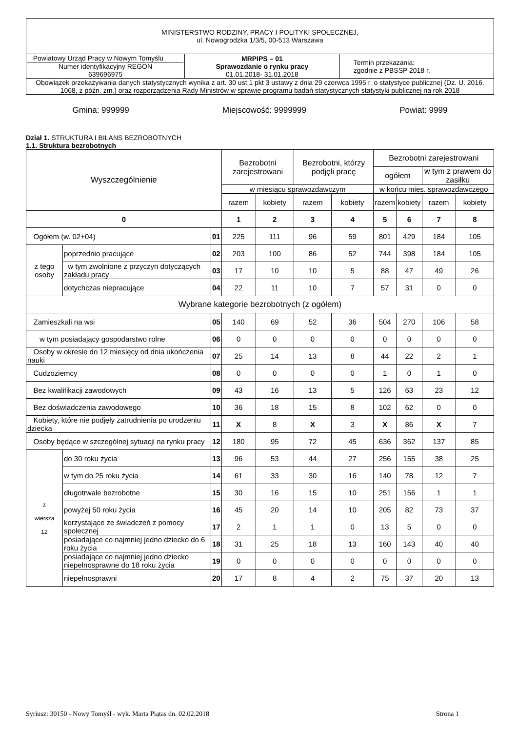| MINISTERSTWO RODZINY, PRACY I POLITYKI SPOŁECZNEJ, ul. Nowogrodzka 1/3/5, 00-513 Warszawa | | |
| Powiatowy Urząd Pracy w Nowym Tomyślu Numer identyfikacyjny REGON 639696975 | MRPiPS – 01 Sprawozdanie o rynku pracy 01.01.2018- 31.01.2018 | Termin przekazania: zgodnie z PBSSP 2018 r. |
| Obowiązek przekazywania danych statystycznych wynika z art. 30 ust.1 pkt 3 ustawy z dnia 29 czerwca 1995 r. o statystyce publicznej (Dz. U. 2016. 1068, z późn. zm.) oraz rozporządzenia Rady Ministrów w sprawie programu badań statystycznych statystyki publicznej na rok 2018 | | |
Gmina: 999999 Miejscowość: 9999999 Powiat: 9999
Dział 1. STRUKTURA I BILANS BEZROBOTNYCH
1.1. Struktura bezrobotnych
| Wyszczególnienie | | | Bezrobotni zarejestrowani | | Bezrobotni, którzy podjęli pracę | | Bezrobotni zarejestrowani | | | |
| --- | --- | --- | --- | --- | --- | --- | --- | --- | --- | --- |
| | | | | | | | ogółem | | w tym z prawem do zasiłku | |
| | | | w miesiącu sprawozdawczym | | | | w końcu mies. sprawozdawczego | | | |
| | | | razem | kobiety | razem | kobiety | razem | kobiety | razem | kobiety |
| 0 | | | 1 | 2 | 3 | 4 | 5 | 6 | 7 | 8 |
| Ogółem (w. 02+04) | | 01 | 225 | 111 | 96 | 59 | 801 | 429 | 184 | 105 |
| z tego osoby | poprzednio pracujące | 02 | 203 | 100 | 86 | 52 | 744 | 398 | 184 | 105 |
| | w tym zwolnione z przyczyn dotyczących zakładu pracy | 03 | 17 | 10 | 10 | 5 | 88 | 47 | 49 | 26 |
| | dotychczas niepracujące | 04 | 22 | 11 | 10 | 7 | 57 | 31 | 0 | 0 |
| Wybrane kategorie bezrobotnych (z ogółem) | | | | | | | | | | |
| Zamieszkali na wsi | | 05 | 140 | 69 | 52 | 36 | 504 | 270 | 106 | 58 |
| w tym posiadający gospodarstwo rolne | | 06 | 0 | 0 | 0 | 0 | 0 | 0 | 0 | 0 |
| Osoby w okresie do 12 miesięcy od dnia ukończenia nauki | | 07 | 25 | 14 | 13 | 8 | 44 | 22 | 2 | 1 |
| Cudzoziemcy | | 08 | 0 | 0 | 0 | 0 | 1 | 0 | 1 | 0 |
| Bez kwalifikacji zawodowych | | 09 | 43 | 16 | 13 | 5 | 126 | 63 | 23 | 12 |
| Bez doświadczenia zawodowego | | 10 | 36 | 18 | 15 | 8 | 102 | 62 | 0 | 0 |
| Kobiety, które nie podjęły zatrudnienia po urodzeniu dziecka | | 11 | X | 8 | X | 3 | X | 86 | X | 7 |
| Osoby będące w szczególnej sytuacji na rynku pracy | | 12 | 180 | 95 | 72 | 45 | 636 | 362 | 137 | 85 |
| z wiersza 12 | do 30 roku życia | 13 | 96 | 53 | 44 | 27 | 256 | 155 | 38 | 25 |
| | w tym do 25 roku życia | 14 | 61 | 33 | 30 | 16 | 140 | 78 | 12 | 7 |
| | długotrwale bezrobotne | 15 | 30 | 16 | 15 | 10 | 251 | 156 | 1 | 1 |
| | powyżej 50 roku życia | 16 | 45 | 20 | 14 | 10 | 205 | 82 | 73 | 37 |
| | korzystające ze świadczeń z pomocy społecznej | 17 | 2 | 1 | 1 | 0 | 13 | 5 | 0 | 0 |
| | posiadające co najmniej jedno dziecko do 6 roku życia | 18 | 31 | 25 | 18 | 13 | 160 | 143 | 40 | 40 |
| | posiadające co najmniej jedno dziecko niepełnosprawne do 18 roku życia | 19 | 0 | 0 | 0 | 0 | 0 | 0 | 0 | 0 |
| | niepełnosprawni | 20 | 17 | 8 | 4 | 2 | 75 | 37 | 20 | 13 |
Syriusz: 30150 - Nowy Tomyśl - wyk. Marta Piątas dn. 02.02.2018 Strona 1